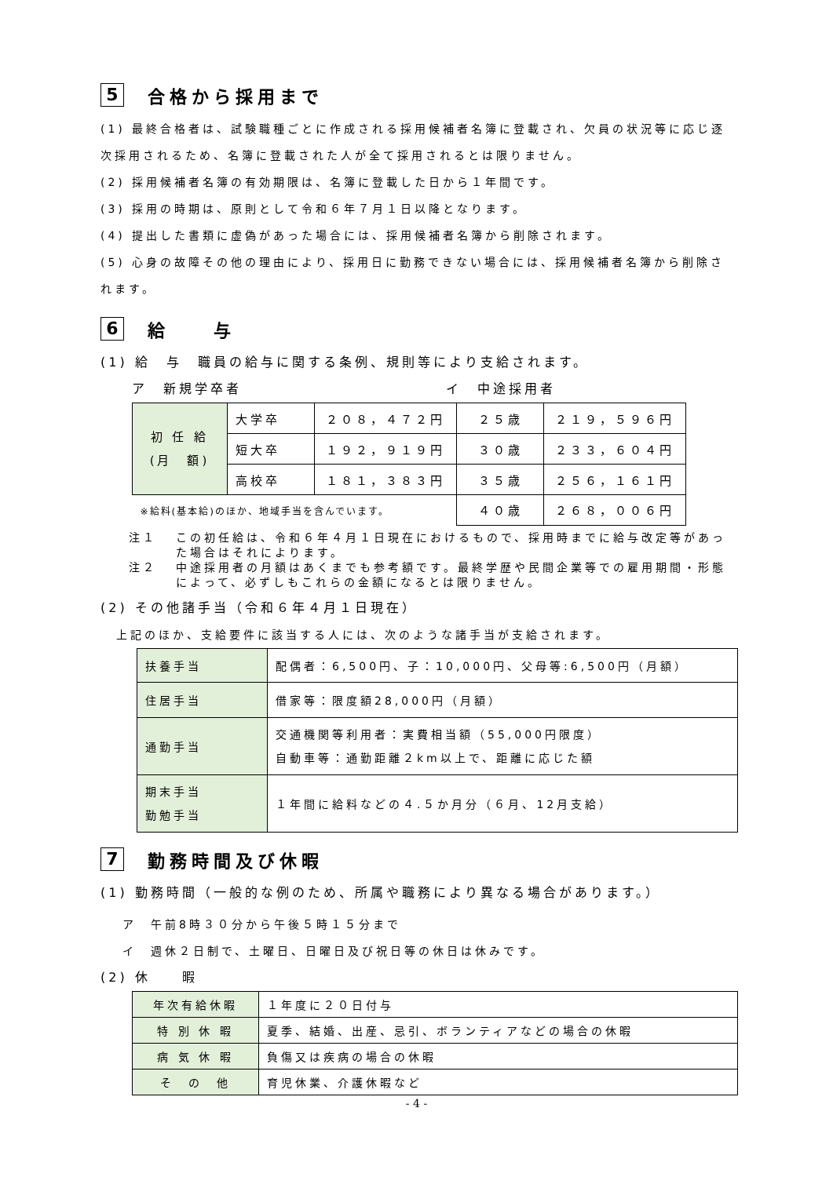5 合格から採用まで
(1) 最終合格者は、試験職種ごとに作成される採用候補者名簿に登載され、欠員の状況等に応じ逐次採用されるため、名簿に登載された人が全て採用されるとは限りません。
(2) 採用候補者名簿の有効期限は、名簿に登載した日から１年間です。
(3) 採用の時期は、原則として令和６年７月１日以降となります。
(4) 提出した書類に虚偽があった場合には、採用候補者名簿から削除されます。
(5) 心身の故障その他の理由により、採用日に勤務できない場合には、採用候補者名簿から削除されます。
6 給　　与
(1) 給　与　職員の給与に関する条例、規則等により支給されます。
ア　新規学卒者　　　　　　　　　　　　　イ　中途採用者
| 初 任 給 (月 額) | 大学卒 | ２０８，４７２円 | ２５歳 | ２１９，５９６円 |
| | 短大卒 | １９２，９１９円 | ３０歳 | ２３３，６０４円 |
| | 高校卒 | １８１，３８３円 | ３５歳 | ２５６，１６１円 |
| ※給料(基本給)のほか、地域手当を含んでいます。 | | | ４０歳 | ２６８，００６円 |
注１ この初任給は、令和６年４月１日現在におけるもので、採用時までに給与改定等があった場合はそれによります。
注２ 中途採用者の月額はあくまでも参考額です。最終学歴や民間企業等での雇用期間・形態によって、必ずしもこれらの金額になるとは限りません。
(2) その他諸手当（令和６年４月１日現在）
上記のほか、支給要件に該当する人には、次のような諸手当が支給されます。
| 扶養手当 | 配偶者：6,500円、子：10,000円、父母等:6,500円（月額） |
| 住居手当 | 借家等：限度額28,000円（月額） |
| 通勤手当 | 交通機関等利用者：実費相当額（55,000円限度） 自動車等：通勤距離２km以上で、距離に応じた額 |
| 期末手当 勤勉手当 | １年間に給料などの４.５か月分（６月、12月支給） |
7 勤務時間及び休暇
(1) 勤務時間（一般的な例のため、所属や職務により異なる場合があります。）
ア　午前8時３０分から午後５時１５分まで
イ　週休２日制で、土曜日、日曜日及び祝日等の休日は休みです。
(2) 休　　暇
| 年次有給休暇 | １年度に２０日付与 |
| 特 別 休 暇 | 夏季、結婚、出産、忌引、ボランティアなどの場合の休暇 |
| 病 気 休 暇 | 負傷又は疾病の場合の休暇 |
| そ の 他 | 育児休業、介護休暇など |
- 4 -